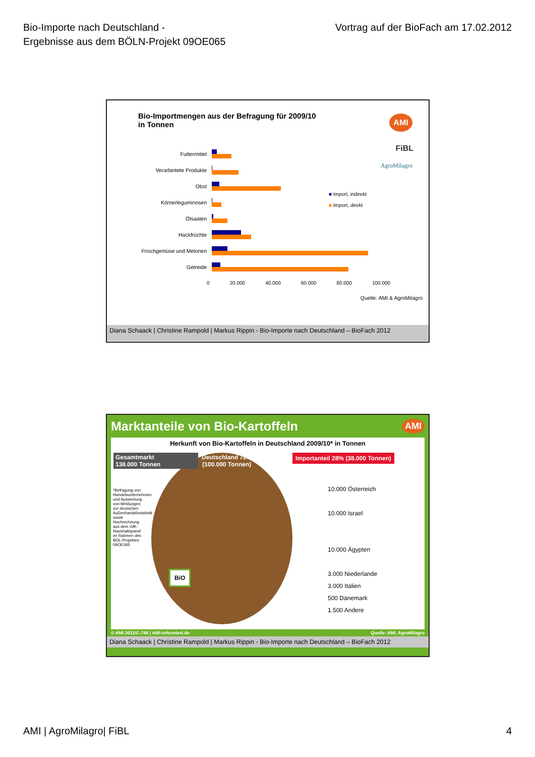Bio-Importe nach Deutschland -
Ergebnisse aus dem BÖLN-Projekt 09OE065
Vortrag auf der BioFach am 17.02.2012
Bio-Importmengen aus der Befragung für 2009/10
in Tonnen
AMI
FiBL
AgroMilagro
Futtermittel
Verarbeitete Produkte
Obst
Körnerleguminosen
Ölsaaten
Hackfrüchte
Frischgemüse und Melonen
Getreide
0 20.000 40.000 60.000 80.000 100.000
■ Import, indirekt
■ Import, direkt
Quelle: AMI & AgroMilagro
Diana Schaack | Christine Rampold | Markus Rippin - Bio-Importe nach Deutschland – BioFach 2012
Marktanteile von Bio-Kartoffeln AMI
Herkunft von Bio-Kartoffeln in Deutschland 2009/10* in Tonnen
Gesamtmarkt
138.000 Tonnen
Deutschland 72%
(100.000 Tonnen)
Importanteil 28% (38.000 Tonnen)
10.000 Österreich
10.000 Israel
10.000 Ägypten
3.000 Niederlande
3.000 Italien
500 Dänemark
1.500 Andere
*Befragung von Handelsunternehmen und Auswertung von Meldungen zur deutschen Außenhandelsstatistik sowie Hochrechnung aus dem GfK-Haushaltspanel im Rahmen des BÖL-Projektes 09OE065
BiO
© AMI 2011/C-748 | AMI-informiert.de Quelle: AMI, AgroMilagro
Diana Schaack | Christine Rampold | Markus Rippin - Bio-Importe nach Deutschland – BioFach 2012
AMI | AgroMilagro| FiBL 4